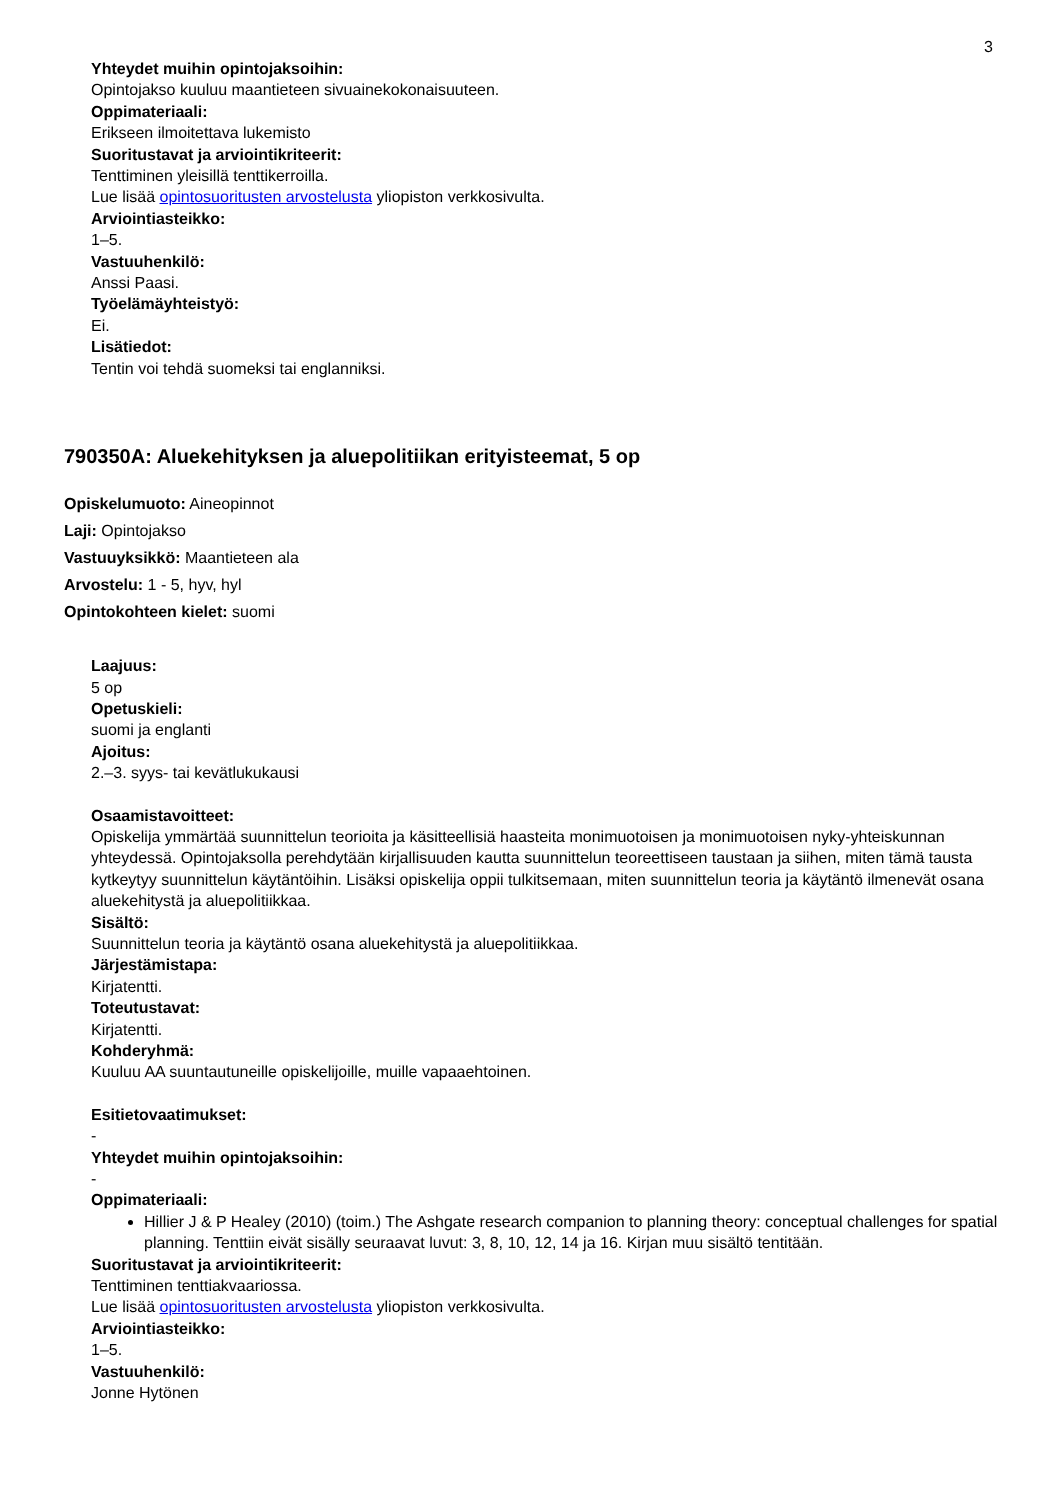3
Yhteydet muihin opintojaksoihin:
Opintojakso kuuluu maantieteen sivuainekokonaisuuteen.
Oppimateriaali:
Erikseen ilmoitettava lukemisto
Suoritustavat ja arviointikriteerit:
Tenttiminen yleisillä tenttikerroilla.
Lue lisää opintosuoritusten arvostelusta yliopiston verkkosivulta.
Arviointiasteikko:
1–5.
Vastuuhenkilö:
Anssi Paasi.
Työelämäyhteistyö:
Ei.
Lisätiedot:
Tentin voi tehdä suomeksi tai englanniksi.
790350A: Aluekehityksen ja aluepolitiikan erityisteemat, 5 op
Opiskelumuoto: Aineopinnot
Laji: Opintojakso
Vastuuyksikkö: Maantieteen ala
Arvostelu: 1 - 5, hyv, hyl
Opintokohteen kielet: suomi
Laajuus:
5 op
Opetuskieli:
suomi ja englanti
Ajoitus:
2.–3. syys- tai kevätlukukausi
Osaamistavoitteet:
Opiskelija ymmärtää suunnittelun teorioita ja käsitteellisiä haasteita monimuotoisen ja monimuotoisen nyky-yhteiskunnan yhteydessä. Opintojaksolla perehdytään kirjallisuuden kautta suunnittelun teoreettiseen taustaan ja siihen, miten tämä tausta kytkeytyy suunnittelun käytäntöihin. Lisäksi opiskelija oppii tulkitsemaan, miten suunnittelun teoria ja käytäntö ilmenevät osana aluekehitystä ja aluepolitiikkaa.
Sisältö:
Suunnittelun teoria ja käytäntö osana aluekehitystä ja aluepolitiikkaa.
Järjestämistapa:
Kirjatentti.
Toteutustavat:
Kirjatentti.
Kohderyhmä:
Kuuluu AA suuntautuneille opiskelijoille, muille vapaaehtoinen.
Esitietovaatimukset:
-
Yhteydet muihin opintojaksoihin:
-
Oppimateriaali:
Hillier J & P Healey (2010) (toim.) The Ashgate research companion to planning theory: conceptual challenges for spatial planning. Tenttiin eivät sisälly seuraavat luvut: 3, 8, 10, 12, 14 ja 16. Kirjan muu sisältö tentitään.
Suoritustavat ja arviointikriteerit:
Tenttiminen tenttiakvaariossa.
Lue lisää opintosuoritusten arvostelusta yliopiston verkkosivulta.
Arviointiasteikko:
1–5.
Vastuuhenkilö:
Jonne Hytönen